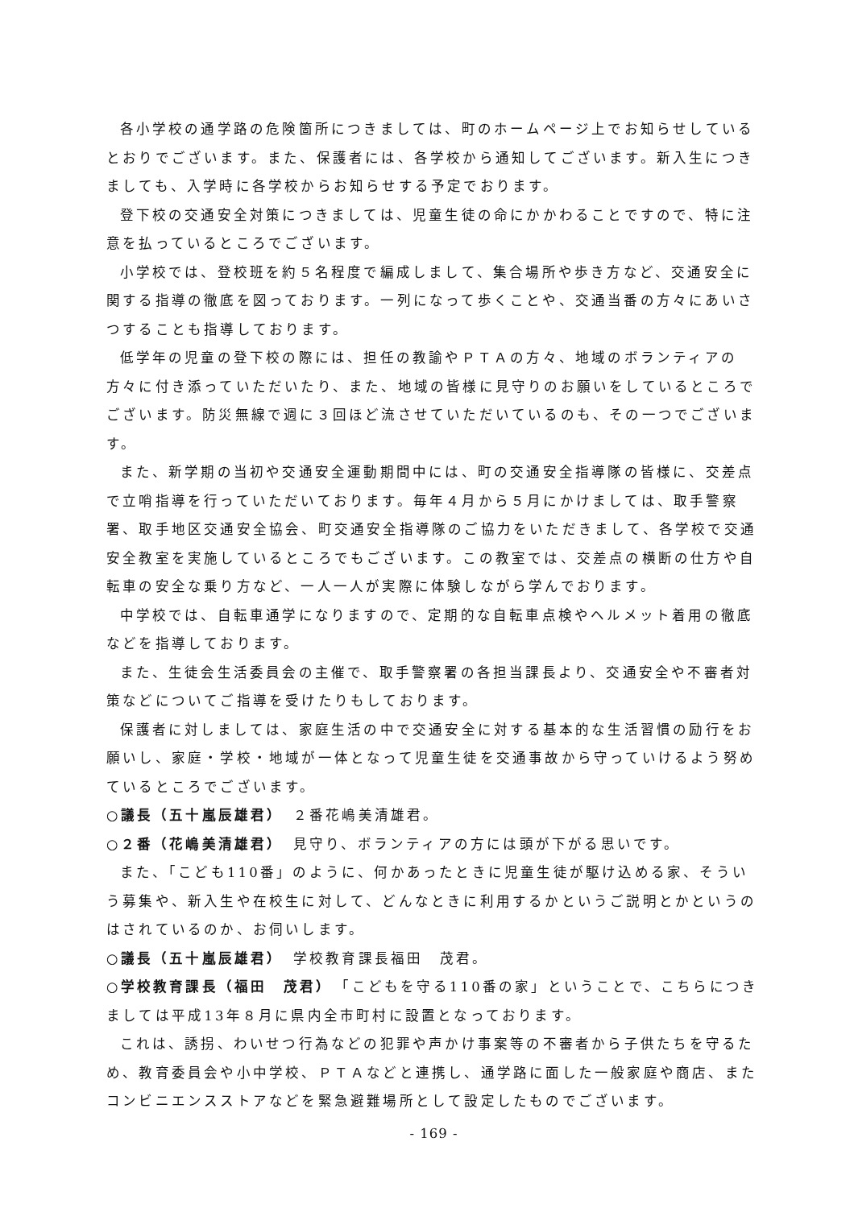各小学校の通学路の危険箇所につきましては、町のホームページ上でお知らせしているとおりでございます。また、保護者には、各学校から通知してございます。新入生につきましても、入学時に各学校からお知らせする予定でおります。
登下校の交通安全対策につきましては、児童生徒の命にかかわることですので、特に注意を払っているところでございます。
小学校では、登校班を約５名程度で編成しまして、集合場所や歩き方など、交通安全に関する指導の徹底を図っております。一列になって歩くことや、交通当番の方々にあいさつすることも指導しております。
低学年の児童の登下校の際には、担任の教諭やＰＴＡの方々、地域のボランティアの方々に付き添っていただいたり、また、地域の皆様に見守りのお願いをしているところでございます。防災無線で週に３回ほど流させていただいているのも、その一つでございます。
また、新学期の当初や交通安全運動期間中には、町の交通安全指導隊の皆様に、交差点で立哨指導を行っていただいております。毎年４月から５月にかけましては、取手警察署、取手地区交通安全協会、町交通安全指導隊のご協力をいただきまして、各学校で交通安全教室を実施しているところでもございます。この教室では、交差点の横断の仕方や自転車の安全な乗り方など、一人一人が実際に体験しながら学んでおります。
中学校では、自転車通学になりますので、定期的な自転車点検やヘルメット着用の徹底などを指導しております。
また、生徒会生活委員会の主催で、取手警察署の各担当課長より、交通安全や不審者対策などについてご指導を受けたりもしております。
保護者に対しましては、家庭生活の中で交通安全に対する基本的な生活習慣の励行をお願いし、家庭・学校・地域が一体となって児童生徒を交通事故から守っていけるよう努めているところでございます。
○議長（五十嵐辰雄君）　２番花嶋美清雄君。
○２番（花嶋美清雄君）　見守り、ボランティアの方には頭が下がる思いです。
また、「こども110番」のように、何かあったときに児童生徒が駆け込める家、そういう募集や、新入生や在校生に対して、どんなときに利用するかというご説明とかというのはされているのか、お伺いします。
○議長（五十嵐辰雄君）　学校教育課長福田　茂君。
○学校教育課長（福田　茂君）　「こどもを守る110番の家」ということで、こちらにつきましては平成13年８月に県内全市町村に設置となっております。
これは、誘拐、わいせつ行為などの犯罪や声かけ事案等の不審者から子供たちを守るため、教育委員会や小中学校、ＰＴＡなどと連携し、通学路に面した一般家庭や商店、またコンビニエンスストアなどを緊急避難場所として設定したものでございます。
- 169 -